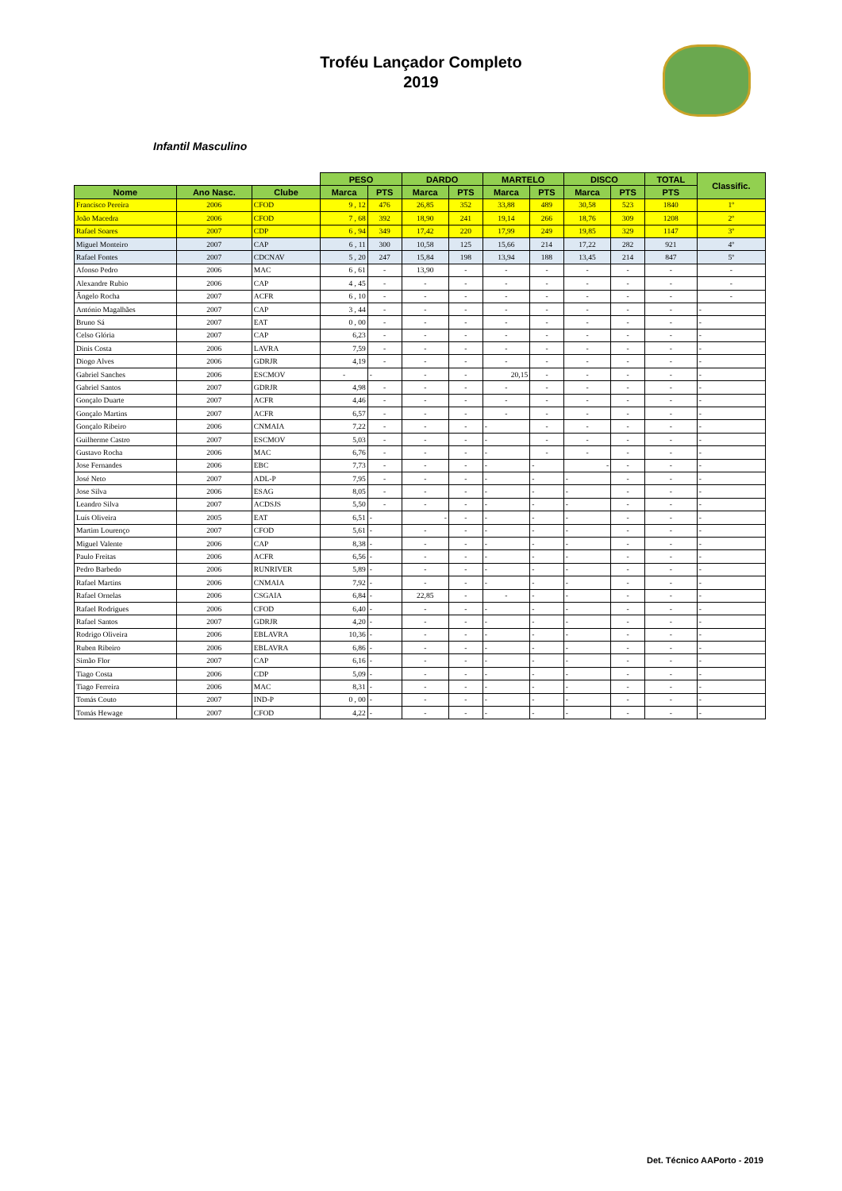Troféu Lançador Completo
2019
Infantil Masculino
| | | | PESO | | DARDO | | MARTELO | | DISCO | | TOTAL | Classific. |
| --- | --- | --- | --- | --- | --- | --- | --- | --- | --- | --- | --- | --- |
| Nome | Ano Nasc. | Clube | Marca | PTS | Marca | PTS | Marca | PTS | Marca | PTS | PTS | |
| Francisco Pereira | 2006 | CFOD | 9 , 12 | 476 | 26,85 | 352 | 33,88 | 489 | 30,58 | 523 | 1840 | 1º |
| João Macedra | 2006 | CFOD | 7 , 68 | 392 | 18,90 | 241 | 19,14 | 266 | 18,76 | 309 | 1208 | 2º |
| Rafael Soares | 2007 | CDP | 6 , 94 | 349 | 17,42 | 220 | 17,99 | 249 | 19,85 | 329 | 1147 | 3º |
| Miguel Monteiro | 2007 | CAP | 6 , 11 | 300 | 10,58 | 125 | 15,66 | 214 | 17,22 | 282 | 921 | 4º |
| Rafael Fontes | 2007 | CDCNAV | 5 , 20 | 247 | 15,84 | 198 | 13,94 | 188 | 13,45 | 214 | 847 | 5º |
| Afonso Pedro | 2006 | MAC | 6 , 61 | - | 13,90 | - | - | - | - | - | - | - |
| Alexandre Rubio | 2006 | CAP | 4 , 45 | - | - | - | - | - | - | - | - | - |
| Ângelo Rocha | 2007 | ACFR | 6 , 10 | - | - | - | - | - | - | - | - | - |
| António Magalhães | 2007 | CAP | 3 , 44 | - | - | - | - | - | - | - | - | - |
| Bruno Sá | 2007 | EAT | 0 , 00 | - | - | - | - | - | - | - | - | - |
| Celso Glória | 2007 | CAP | 6,23 | - | - | - | - | - | - | - | - | - |
| Dinis Costa | 2006 | LAVRA | 7,59 | - | - | - | - | - | - | - | - | - |
| Diogo Alves | 2006 | GDRJR | 4,19 | - | - | - | - | - | - | - | - | - |
| Gabriel Sanches | 2006 | ESCMOV | - | - | - | - | 20,15 | - | - | - | - | - |
| Gabriel Santos | 2007 | GDRJR | 4,98 | - | - | - | - | - | - | - | - | - |
| Gonçalo Duarte | 2007 | ACFR | 4,46 | - | - | - | - | - | - | - | - | - |
| Gonçalo Martins | 2007 | ACFR | 6,57 | - | - | - | - | - | - | - | - | - |
| Gonçalo Ribeiro | 2006 | CNMAIA | 7,22 | - | - | - | - | - | - | - | - | - |
| Guilherme Castro | 2007 | ESCMOV | 5,03 | - | - | - | - | - | - | - | - | - |
| Gustavo Rocha | 2006 | MAC | 6,76 | - | - | - | - | - | - | - | - | - |
| Jose Fernandes | 2006 | EBC | 7,73 | - | - | - | - | - | - | - | - | - |
| José Neto | 2007 | ADL-P | 7,95 | - | - | - | - | - | - | - | - | - |
| Jose Silva | 2006 | ESAG | 8,05 | - | - | - | - | - | - | - | - | - |
| Leandro Silva | 2007 | ACDSJS | 5,50 | - | - | - | - | - | - | - | - | - |
| Luís Oliveira | 2005 | EAT | 6,51 | - | - | - | - | - | - | - | - | - |
| Martim Lourenço | 2007 | CFOD | 5,61 | - | - | - | - | - | - | - | - | - |
| Miguel Valente | 2006 | CAP | 8,38 | - | - | - | - | - | - | - | - | - |
| Paulo Freitas | 2006 | ACFR | 6,56 | - | - | - | - | - | - | - | - | - |
| Pedro Barbedo | 2006 | RUNRIVER | 5,89 | - | - | - | - | - | - | - | - | - |
| Rafael Martins | 2006 | CNMAIA | 7,92 | - | - | - | - | - | - | - | - | - |
| Rafael Ornelas | 2006 | CSGAIA | 6,84 | - | 22,85 | - | - | - | - | - | - | - |
| Rafael Rodrigues | 2006 | CFOD | 6,40 | - | - | - | - | - | - | - | - | - |
| Rafael Santos | 2007 | GDRJR | 4,20 | - | - | - | - | - | - | - | - | - |
| Rodrigo Oliveira | 2006 | EBLAVRA | 10,36 | - | - | - | - | - | - | - | - | - |
| Ruben Ribeiro | 2006 | EBLAVRA | 6,86 | - | - | - | - | - | - | - | - | - |
| Simão Flor | 2007 | CAP | 6,16 | - | - | - | - | - | - | - | - | - |
| Tiago Costa | 2006 | CDP | 5,09 | - | - | - | - | - | - | - | - | - |
| Tiago Ferreira | 2006 | MAC | 8,31 | - | - | - | - | - | - | - | - | - |
| Tomás Couto | 2007 | IND-P | 0 , 00 | - | - | - | - | - | - | - | - | - |
| Tomás Hewage | 2007 | CFOD | 4,22 | - | - | - | - | - | - | - | - | - |
Det. Técnico AAPorto - 2019